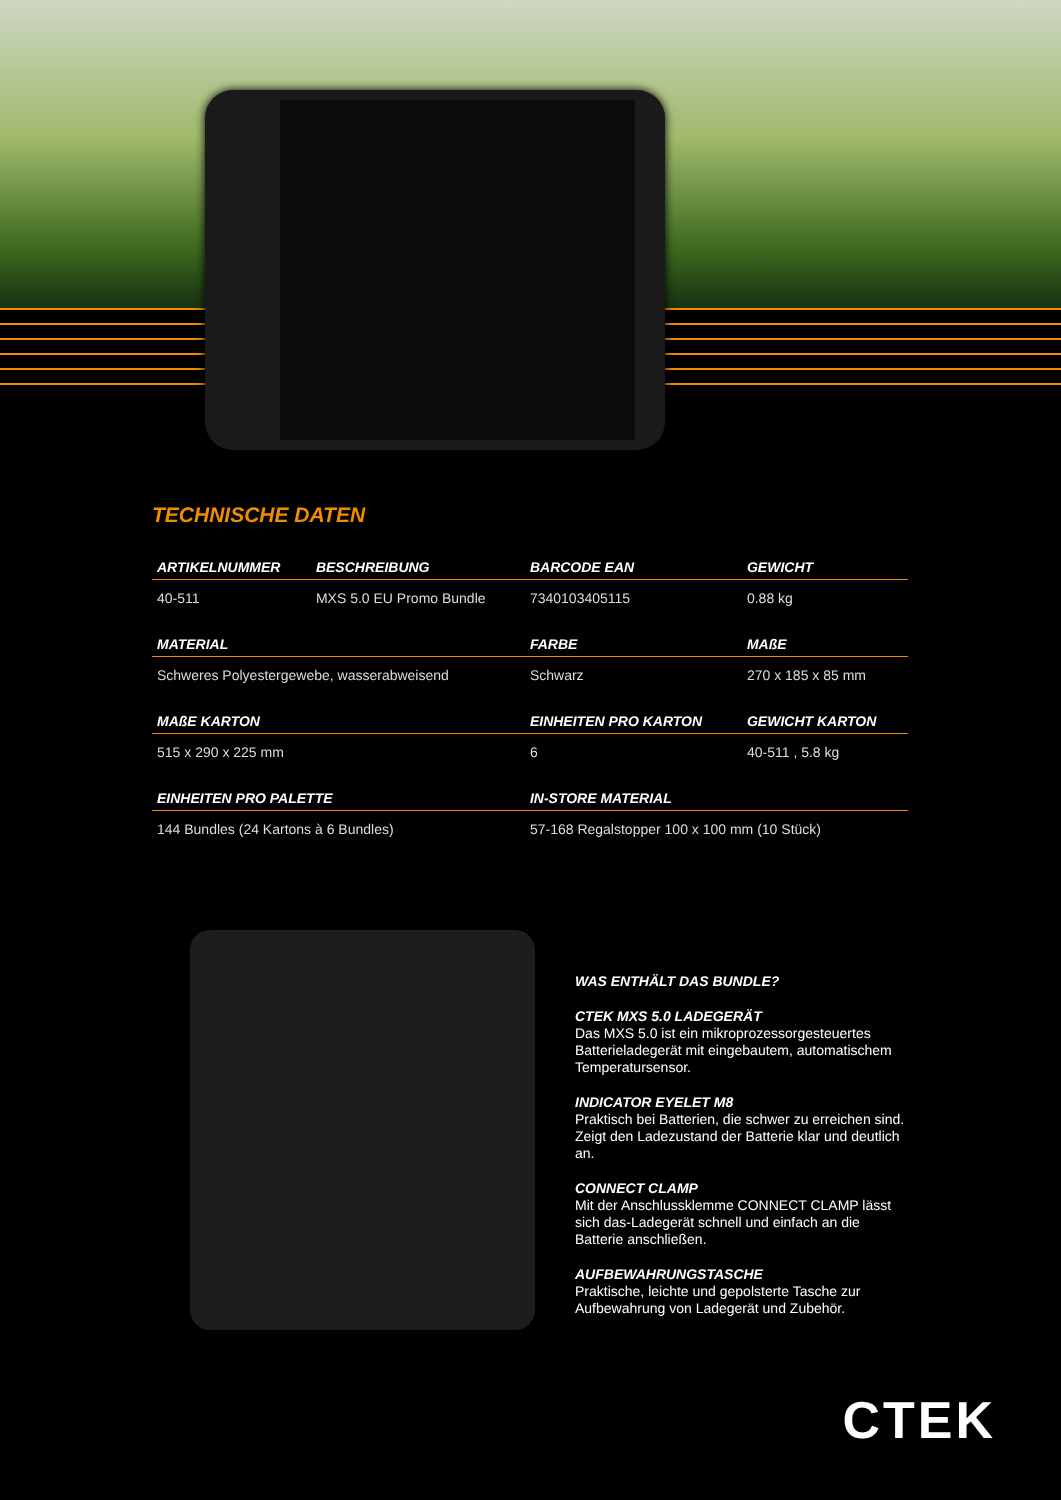TECHNISCHE DATEN
| ARTIKELNUMMER | BESCHREIBUNG | BARCODE EAN | GEWICHT |
| --- | --- | --- | --- |
| 40-511 | MXS 5.0 EU Promo Bundle | 7340103405115 | 0.88 kg |
| MATERIAL | | FARBE | MAßE |
| Schweres Polyestergewebe, wasserabweisend | | Schwarz | 270 x 185 x 85 mm |
| MAßE KARTON | | EINHEITEN PRO KARTON | GEWICHT KARTON |
| 515 x 290 x 225 mm | | 6 | 40-511 , 5.8 kg |
| EINHEITEN PRO PALETTE | | IN-STORE MATERIAL | |
| 144 Bundles (24 Kartons à 6 Bundles) | | 57-168 Regalstopper 100 x 100 mm (10 Stück) | |
WAS ENTHÄLT DAS BUNDLE?
CTEK MXS 5.0 LADEGERÄT
Das MXS 5.0 ist ein mikroprozessorgesteuertes Batterieladegerät mit eingebautem, automatischem Temperatursensor.
INDICATOR EYELET M8
Praktisch bei Batterien, die schwer zu erreichen sind. Zeigt den Ladezustand der Batterie klar und deutlich an.
CONNECT CLAMP
Mit der Anschlussklemme CONNECT CLAMP lässt sich das-Ladegerät schnell und einfach an die Batterie anschließen.
AUFBEWAHRUNGSTASCHE
Praktische, leichte und gepolsterte Tasche zur Aufbewahrung von Ladegerät und Zubehör.
CTEK